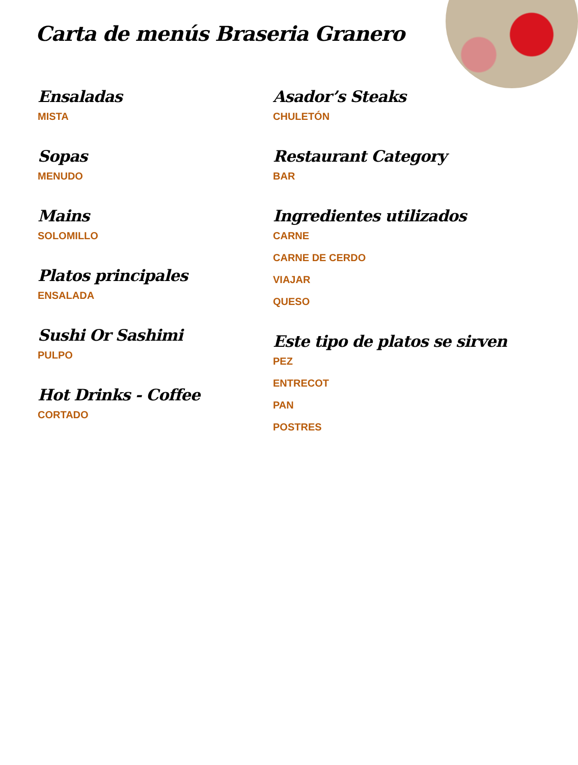Carta de menús Braseria Granero
Ensaladas
MISTA
Sopas
MENUDO
Mains
SOLOMILLO
Platos principales
ENSALADA
Sushi Or Sashimi
PULPO
Hot Drinks - Coffee
CORTADO
Asador’s Steaks
CHULETÓN
Restaurant Category
BAR
Ingredientes utilizados
CARNE
CARNE DE CERDO
VIAJAR
QUESO
Este tipo de platos se sirven
PEZ
ENTRECOT
PAN
POSTRES